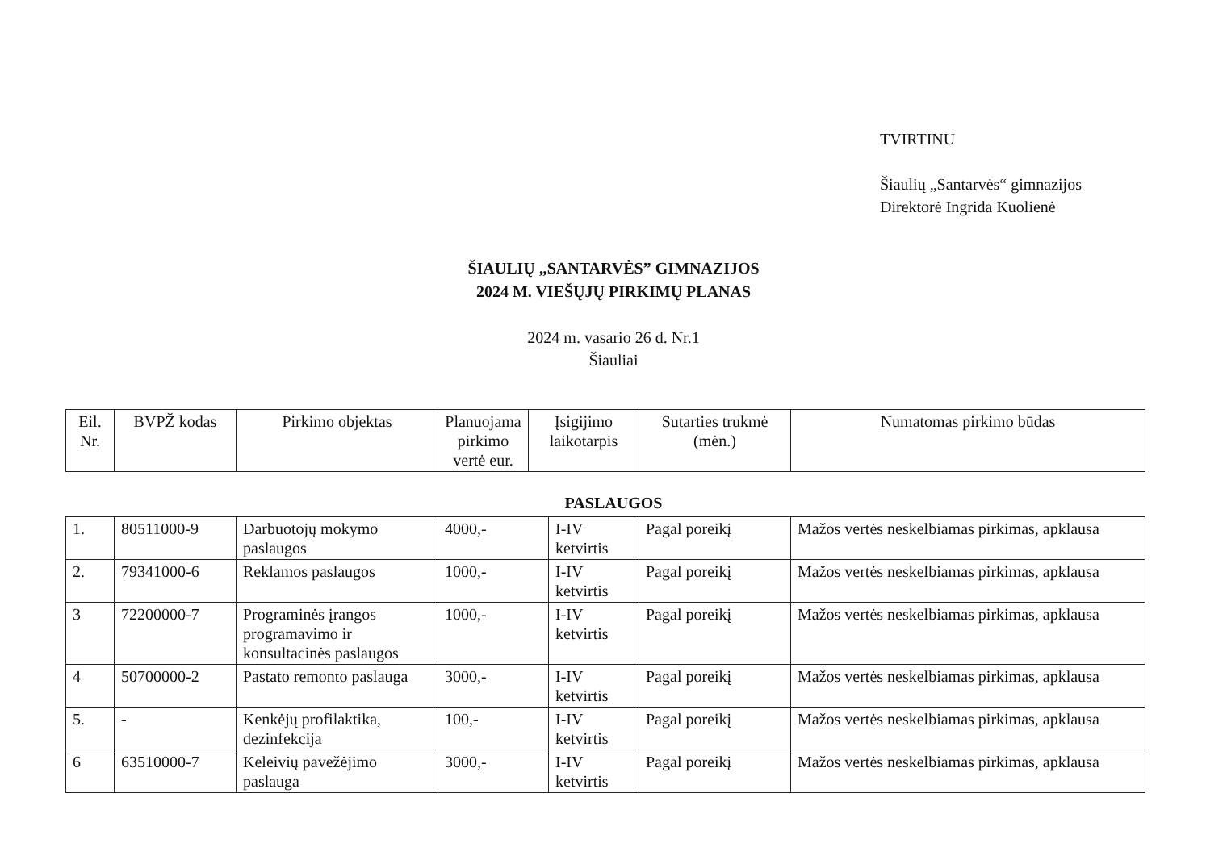TVIRTINU
Šiaulių „Santarvės“ gimnazijos
Direktorė Ingrida Kuolienė
ŠIAULIŲ „SANTARVĖS” GIMNAZIJOS
2024 M. VIEŠŲJŲ PIRKIMŲ PLANAS
2024 m. vasario 26 d. Nr.1
Šiauliai
| Eil. Nr. | BVPŽ kodas | Pirkimo objektas | Planuojama pirkimo vertė eur. | Įsigijimo laikotarpis | Sutarties trukmė (mėn.) | Numatomas pirkimo būdas |
| --- | --- | --- | --- | --- | --- | --- |
PASLAUGOS
| 1. | 80511000-9 | Darbuotojų mokymo paslaugos | 4000,- | I-IV ketvirtis | Pagal poreikį | Mažos vertės neskelbiamas pirkimas, apklausa |
| 2. | 79341000-6 | Reklamos paslaugos | 1000,- | I-IV ketvirtis | Pagal poreikį | Mažos vertės neskelbiamas pirkimas, apklausa |
| 3 | 72200000-7 | Programinės įrangos programavimo ir konsultacinės paslaugos | 1000,- | I-IV ketvirtis | Pagal poreikį | Mažos vertės neskelbiamas pirkimas, apklausa |
| 4 | 50700000-2 | Pastato remonto paslauga | 3000,- | I-IV ketvirtis | Pagal poreikį | Mažos vertės neskelbiamas pirkimas, apklausa |
| 5. | - | Kenkėjų profilaktika, dezinfekcija | 100,- | I-IV ketvirtis | Pagal poreikį | Mažos vertės neskelbiamas pirkimas, apklausa |
| 6 | 63510000-7 | Keleivių pavežėjimo paslauga | 3000,- | I-IV ketvirtis | Pagal poreikį | Mažos vertės neskelbiamas pirkimas, apklausa |